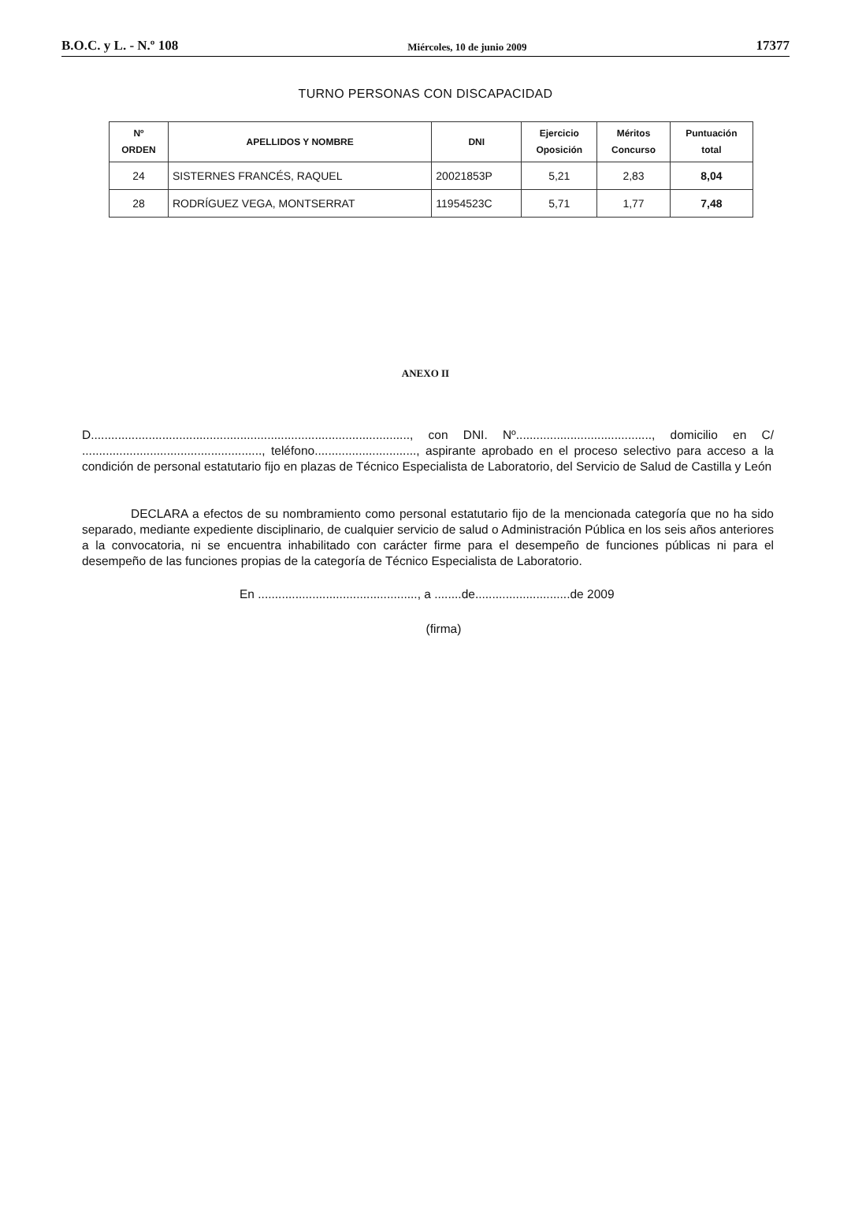B.O.C. y L. - N.º 108 Miércoles, 10 de junio 2009 17377
TURNO PERSONAS CON DISCAPACIDAD
| Nº ORDEN | APELLIDOS Y NOMBRE | DNI | Ejercicio Oposición | Méritos Concurso | Puntuación total |
| --- | --- | --- | --- | --- | --- |
| 24 | SISTERNES FRANCÉS, RAQUEL | 20021853P | 5,21 | 2,83 | 8,04 |
| 28 | RODRÍGUEZ VEGA, MONTSERRAT | 11954523C | 5,71 | 1,77 | 7,48 |
ANEXO II
D.............................................................................................., con DNI. Nº........................................, domicilio en C/ ....................................................., teléfono.............................., aspirante aprobado en el proceso selectivo para acceso a la condición de personal estatutario fijo en plazas de Técnico Especialista de Laboratorio, del Servicio de Salud de Castilla y León
DECLARA a efectos de su nombramiento como personal estatutario fijo de la mencionada categoría que no ha sido separado, mediante expediente disciplinario, de cualquier servicio de salud o Administración Pública en los seis años anteriores a la convocatoria, ni se encuentra inhabilitado con carácter firme para el desempeño de funciones públicas ni para el desempeño de las funciones propias de la categoría de Técnico Especialista de Laboratorio.
En ..............................................., a ........de............................de 2009
(firma)